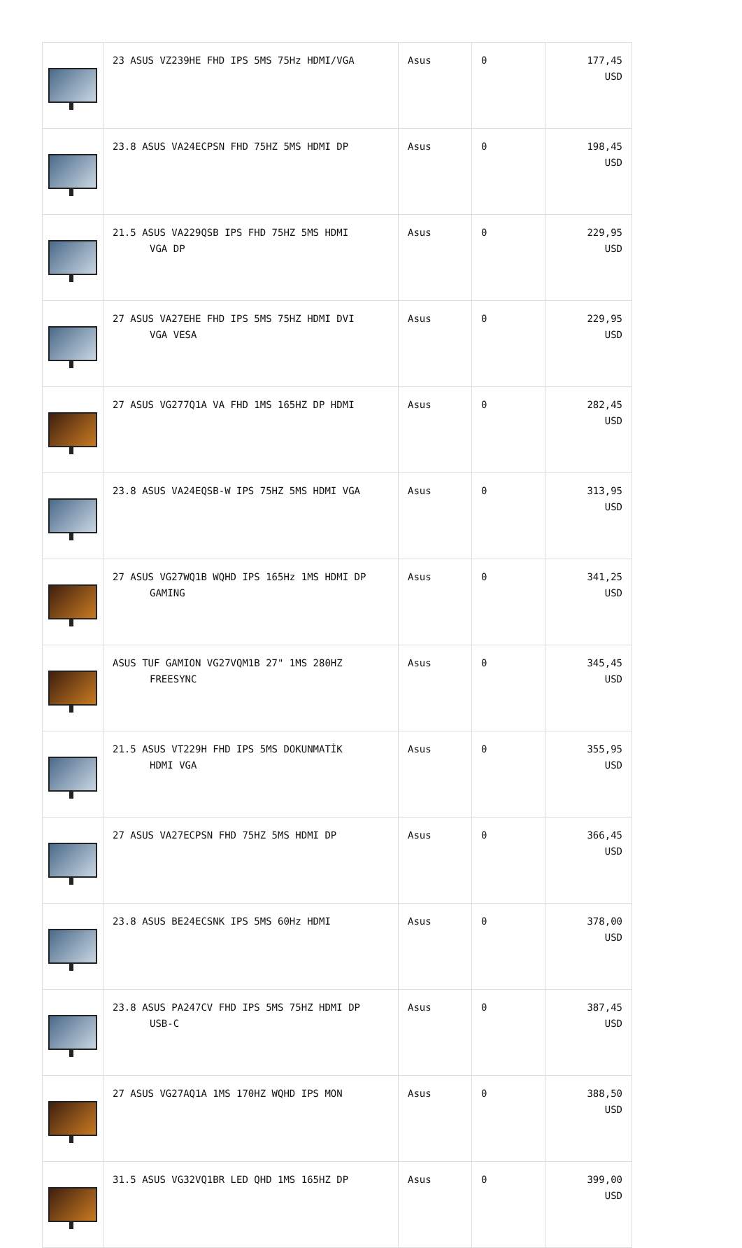| | 23 ASUS VZ239HE FHD IPS 5MS 75Hz HDMI/VGA | Asus | 0 | 177,45 USD |
| | 23.8 ASUS VA24ECPSN FHD 75HZ 5MS HDMI DP | Asus | 0 | 198,45 USD |
| | 21.5 ASUS VA229QSB IPS FHD 75HZ 5MS HDMI VGA DP | Asus | 0 | 229,95 USD |
| | 27 ASUS VA27EHE FHD IPS 5MS 75HZ HDMI DVI VGA VESA | Asus | 0 | 229,95 USD |
| | 27 ASUS VG277Q1A VA FHD 1MS 165HZ DP HDMI | Asus | 0 | 282,45 USD |
| | 23.8 ASUS VA24EQSB-W IPS 75HZ 5MS HDMI VGA | Asus | 0 | 313,95 USD |
| | 27 ASUS VG27WQ1B WQHD IPS 165Hz 1MS HDMI DP GAMING | Asus | 0 | 341,25 USD |
| | ASUS TUF GAMION VG27VQM1B 27" 1MS 280HZ FREESYNC | Asus | 0 | 345,45 USD |
| | 21.5 ASUS VT229H FHD IPS 5MS DOKUNMATİK HDMI VGA | Asus | 0 | 355,95 USD |
| | 27 ASUS VA27ECPSN FHD 75HZ 5MS HDMI DP | Asus | 0 | 366,45 USD |
| | 23.8 ASUS BE24ECSNK IPS 5MS 60Hz HDMI | Asus | 0 | 378,00 USD |
| | 23.8 ASUS PA247CV FHD IPS 5MS 75HZ HDMI DP USB-C | Asus | 0 | 387,45 USD |
| | 27 ASUS VG27AQ1A 1MS 170HZ WQHD IPS MON | Asus | 0 | 388,50 USD |
| | 31.5 ASUS VG32VQ1BR LED QHD 1MS 165HZ DP | Asus | 0 | 399,00 USD |